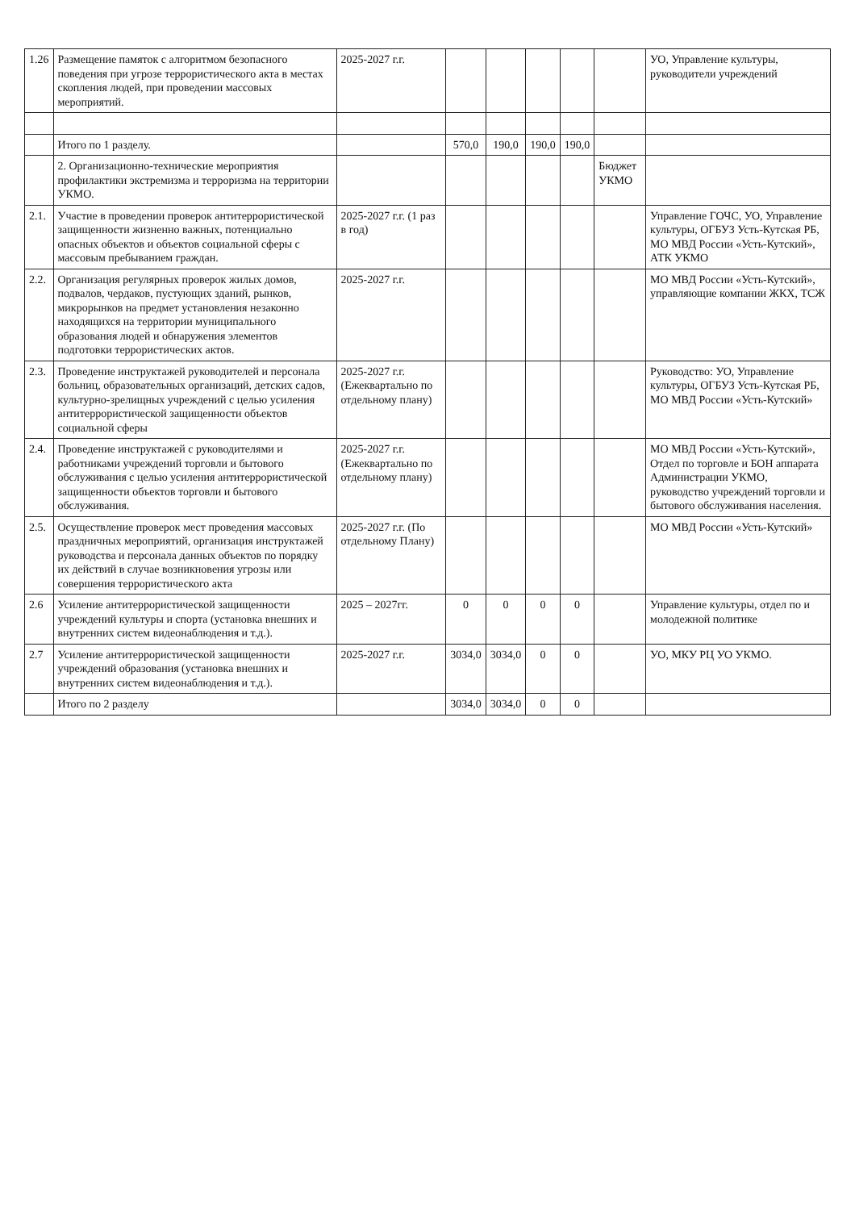| 1.26 | Размещение памяток с алгоритмом безопасного поведения при угрозе террористического акта в местах скопления людей, при проведении массовых мероприятий. | 2025-2027 г.г. | | | | | | УО, Управление культуры, руководители учреждений |
| | Итого по 1 разделу. | | 570,0 | 190,0 | 190,0 | 190,0 | | |
| | 2. Организационно-технические мероприятия профилактики экстремизма и терроризма на территории УКМО. | | | | | | Бюджет УКМО | |
| 2.1. | Участие в проведении проверок антитеррористической защищенности жизненно важных, потенциально опасных объектов и объектов социальной сферы с массовым пребыванием граждан. | 2025-2027 г.г. (1 раз в год) | | | | | | Управление ГОЧС, УО, Управление культуры, ОГБУЗ Усть-Кутская РБ, МО МВД России «Усть-Кутский», АТК УКМО |
| 2.2. | Организация регулярных проверок жилых домов, подвалов, чердаков, пустующих зданий, рынков, микрорынков на предмет установления незаконно находящихся на территории муниципального образования людей и обнаружения элементов подготовки террористических актов. | 2025-2027 г.г. | | | | | | МО МВД России «Усть-Кутский», управляющие компании ЖКХ, ТСЖ |
| 2.3. | Проведение инструктажей руководителей и персонала больниц, образовательных организаций, детских садов, культурно-зрелищных учреждений с целью усиления антитеррористической защищенности объектов социальной сферы | 2025-2027 г.г. (Ежеквартально по отдельному плану) | | | | | | Руководство: УО, Управление культуры, ОГБУЗ Усть-Кутская РБ, МО МВД России «Усть-Кутский» |
| 2.4. | Проведение инструктажей с руководителями и работниками учреждений торговли и бытового обслуживания с целью усиления антитеррористической защищенности объектов торговли и бытового обслуживания. | 2025-2027 г.г. (Ежеквартально по отдельному плану) | | | | | | МО МВД России «Усть-Кутский», Отдел по торговле и БОН аппарата Администрации УКМО, руководство учреждений торговли и бытового обслуживания населения. |
| 2.5. | Осуществление проверок мест проведения массовых праздничных мероприятий, организация инструктажей руководства и персонала данных объектов по порядку их действий в случае возникновения угрозы или совершения террористического акта | 2025-2027 г.г. (По отдельному Плану) | | | | | | МО МВД России «Усть-Кутский» |
| 2.6 | Усиление антитеррористической защищенности учреждений культуры и спорта (установка внешних и внутренних систем видеонаблюдения и т.д.). | 2025 – 2027гг. | 0 | 0 | 0 | 0 | | Управление культуры, отдел по и молодежной политике |
| 2.7 | Усиление антитеррористической защищенности учреждений образования (установка внешних и внутренних систем видеонаблюдения и т.д.). | 2025-2027 г.г. | 3034,0 | 3034,0 | 0 | 0 | | УО, МКУ РЦ УО УКМО. |
| | Итого по 2 разделу | | 3034,0 | 3034,0 | 0 | 0 | | |